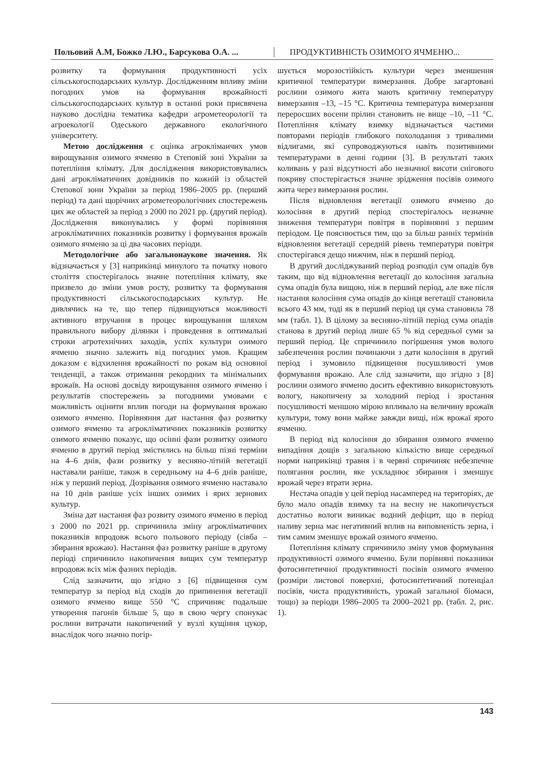Польовий А.М, Божко Л.Ю., Барсукова О.А. ...
ПРОДУКТИВНІСТЬ ОЗИМОГО ЯЧМЕНЮ...
розвитку та формування продуктивності усіх сільськогосподарських культур. Дослідженням впливу зміни погодних умов на формування врожайності сільськогосподарських культур в останні роки присвячена науково дослідна тематика кафедри агрометеорології та агроекології Одеського державного екологічного університету.
Метою дослідження є оцінка агроклімаичих умов вирощування озимого ячменю в Степовій зоні України за потепління клімату. Для дослідження використовувались дані агрокліматичних довідників по кожній із областей Степової зони України за період 1986–2005 рр. (перший період) та дані щорічних агрометеорологічних спостережень цих же областей за період з 2000 по 2021 рр. (другий період). Дослідження виконувались у формі порівняння агрокліматичних показників розвитку і формування врожаїв озимого ячменю за ці два часових періоди.
Методологічне або загальнонаукове значення. Як відзначається у [3] наприкінці минулого та початку нового століття спостерігалось значне потепління клімату, яке призвело до зміни умов росту, розвитку та формування продуктивності сільськогосподарських культур. Не дивлячись на те, що тепер підвищуються можливості активного втручання в процес вирощування шляхом правильного вибору ділянки і проведення в оптимальні строки агротехнічних заходів, успіх культури озимого ячменю значно залежить від погодних умов. Кращим доказом є відхилення врожайності по рокам від основної тенденції, а також отримання рекордних та мінімальних врожаїв. На основі досвіду вирощування озимого ячменю і результатів спостережень за погодними умовами є можливість оцінити вплив погоди на формування врожаю озимого ячменю. Порівняння дат настання фаз розвитку озимого ячменю та агрокліматичних показників розвитку озимого ячменю показує, що осінні фази розвитку озимого ячменю в другий період змістились на більш пізні терміни на 4–6 днів, фази розвитку у весняно-літній вегетації наставали раніше, також в середньому на 4–6 днів раніше, ніж у перший період. Дозрівання озимого ячменю наставало на 10 днів раніше усіх інших озимих і ярих зернових культур.
Зміна дат настання фаз розвиту озимого ячменю в період з 2000 по 2021 рр. спричинила зміну агрокліматичних показників впродовж всього польового періоду (сівба – збирання врожаю). Настання фаз розвитку раніше в другому періоді спричинило накопичення вищих сум температур впродовж всіх між фазних періодів.
Слід зазначити, що згідно з [6] підвищення сум температур за період від сходів до припинення вегетації озимого ячменю вище 550 °С спричиняє подальше утворення пагонів більше 5, що в свою чергу спонукає рослини витрачати накопичений у вузлі кущіння цукор, внаслідок чого значно погір-
шується морозостійкість культури через зменшення критичної температури вимерзання. Добре загартовані рослини озимого жита мають критичну температуру вимерзання –13, –15 °С. Критична температура вимерзання переросших восени прілин становить не вище –10, –11 °С. Потепління клімату взимку відзначається частими повторами періодів глибокого похолодання з тривалими відлигами, які супроводжуються навіть позитивними температурами в денні години [3]. В результаті таких коливань у разі відсутності або незначної висоти снігового покриву спостерігається значне зрідження посівів озимого жита через вимерзання рослин.
Після відновлення вегетації озимого ячменю до колосіння в другий період спостерігалось незначне зниження температури повітря в порівнянні з першим періодом. Це пояснюється тим, що за більш ранніх термінів відновлення вегетації середній рівень температури повітря спостерігався дещо нижчим, ніж в перший період.
В другий досліджуваний період розподіл сум опадів був таким, що від відновлення вегетації до колосіння загальна сума опадів була вищою, ніж в перший період, але вже після настання колосіння сума опадів до кінця вегетації становила всього 43 мм, тоді як в перший період ця сума становила 78 мм (табл. 1). В цілому за весняно-літній період сума опадів станова в другий період лише 65 % від середньої суми за перший період. Це спричинило погіршення умов волого забезпечення рослин починаючи з дати колосіння в другий період і зумовило підвищення посушливості умов формування врожаю. Але слід зазначити, що згідно з [8] рослини озимого ячменю досить ефективно використовують вологу, накопичену за холодний період і зростання посушливості меншою мірою впливало на величину врожаїв культури, тому вони майже завжди вищі, ніж врожаї ярого ячменю.
В період від колосіння до збирання озимого ячменю випадіння дощів з загальною кількістю вище середньої норми наприкінці травня і в червні спричиняє небезпечне полягання рослин, яке ускладнює збирання і зменшує врожай через втрати зерна.
Нестача опадів у цей період насамперед на територіях, де було мало опадів взимку та на весну не накопичується достатньо вологи виникає водний дефіцит, що в період наливу зерна має негативний вплив на виповненість зерна, і тим самим зменшує врожай озимого ячменю.
Потепління клімату спричинило зміну умов формування продуктивності озимого ячменю. Були порівняні показники фотосинтетичної продуктивності посівів озимого ячменю (розміри листової поверхні, фотосинтетичний потенціал посівів, чиста продуктивність, урожай загальної біомаси, тощо) за періоди 1986–2005 та 2000–2021 рр. (табл. 2, рис. 1).
143